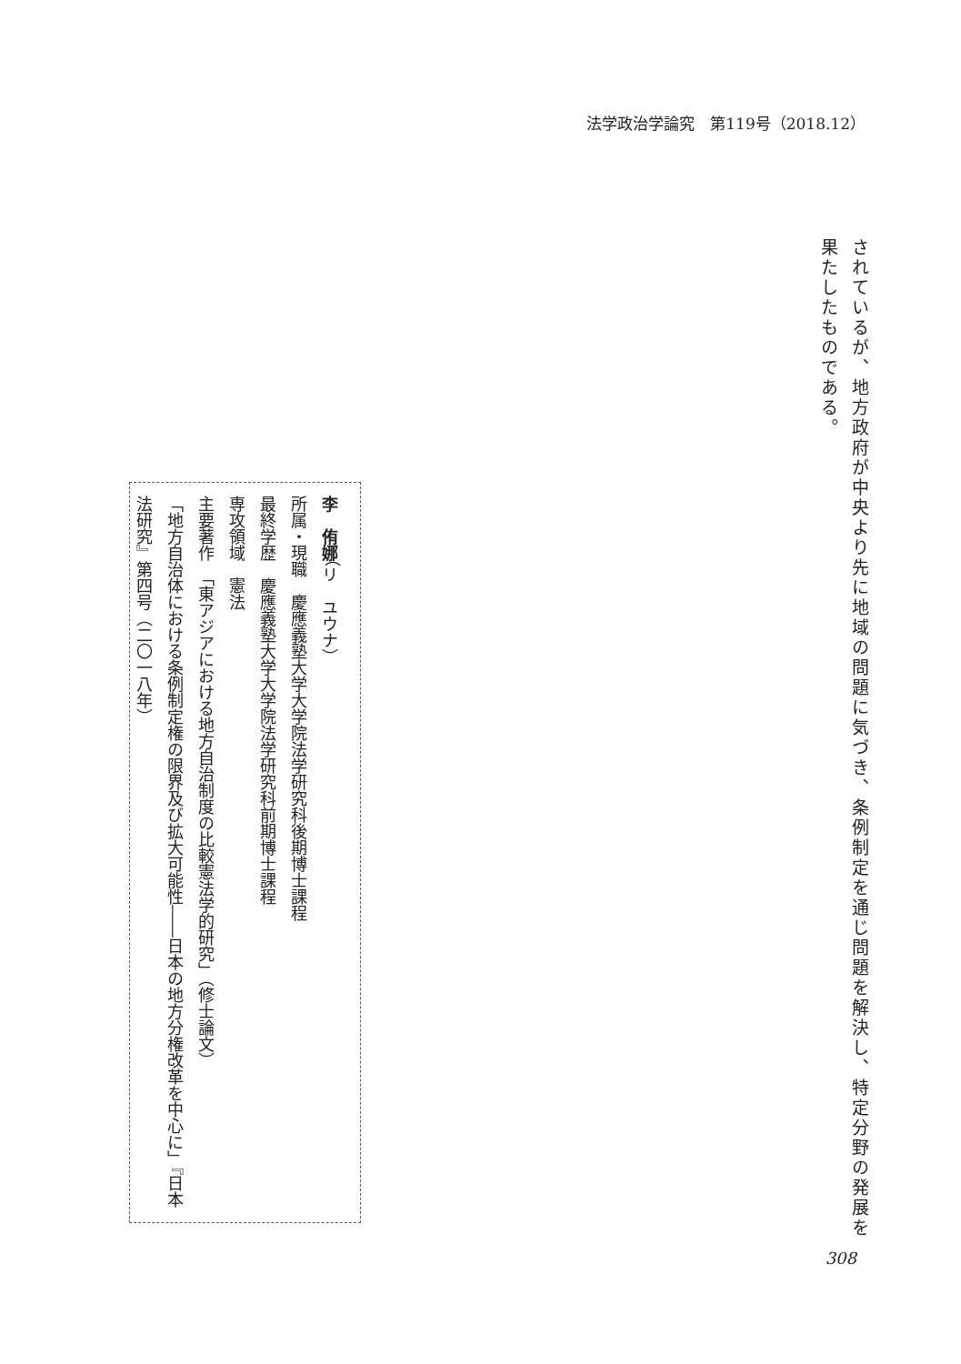法学政治学論究　第119号（2018.12）
されているが、地方政府が中央より先に地域の問題に気づき、条例制定を通じ問題を解決し、特定分野の発展を果たしたものである。
李　侑娜（リ　ユウナ）
所属・現職　慶應義塾大学大学院法学研究科後期博士課程
最終学歴　慶應義塾大学大学院法学研究科前期博士課程
専攻領域　憲法
主要著作　「東アジアにおける地方自治制度の比較憲法学的研究」（修士論文）
「地方自治体における条例制定権の限界及び拡大可能性――日本の地方分権改革を中心に」『日本法研究』第四号（二〇一八年）
308